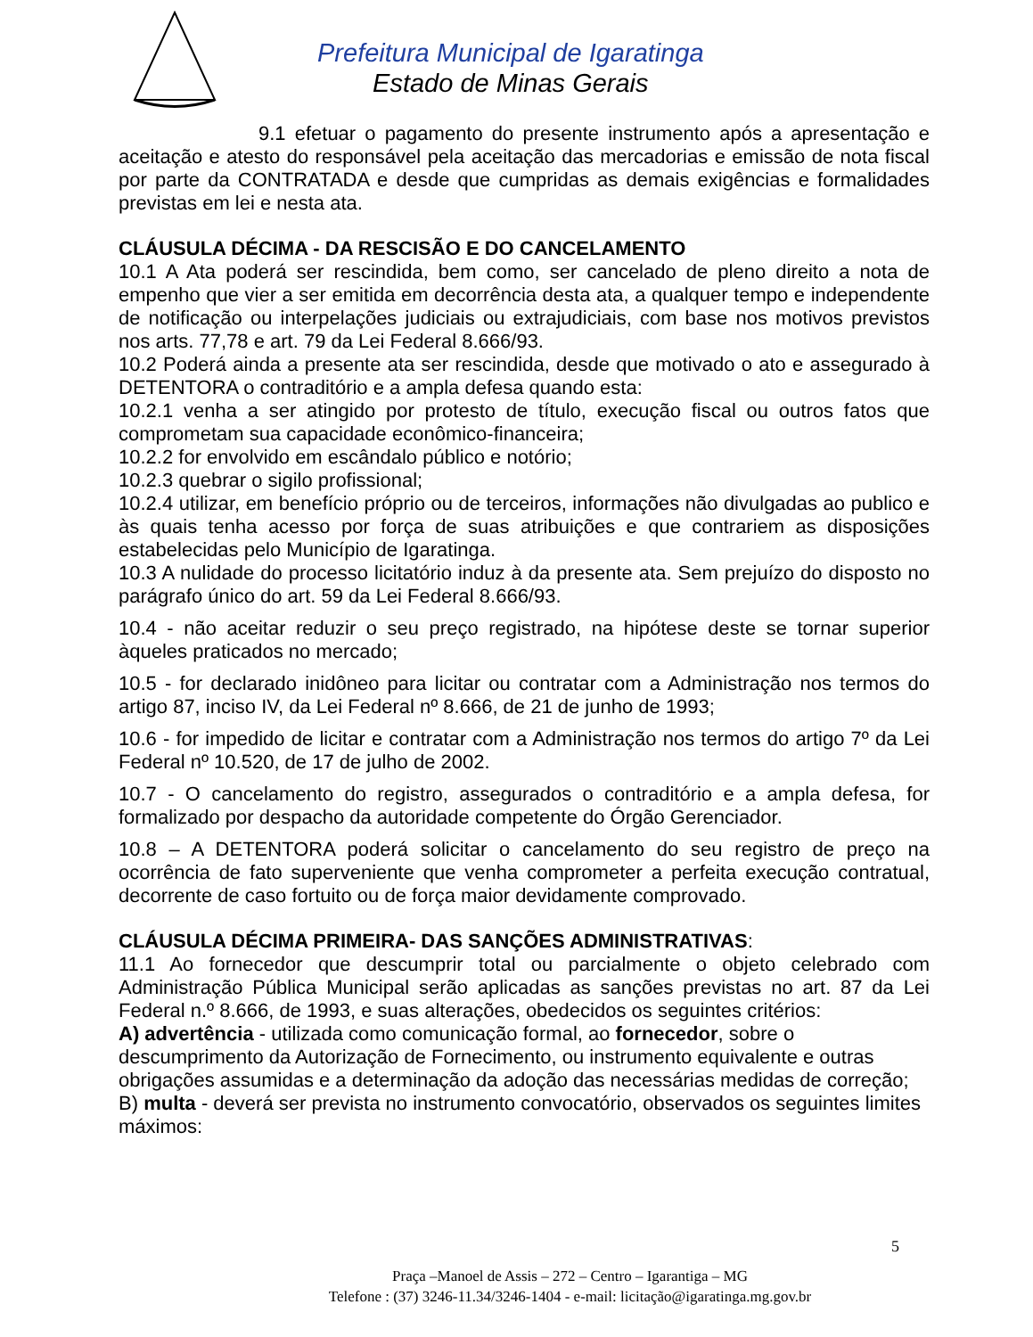Prefeitura Municipal de Igaratinga
Estado de Minas Gerais
9.1 efetuar o pagamento do presente instrumento após a apresentação e aceitação e atesto do responsável pela aceitação das mercadorias e emissão de nota fiscal por parte da CONTRATADA e desde que cumpridas as demais exigências e formalidades previstas em lei e nesta ata.
CLÁUSULA DÉCIMA - DA RESCISÃO E DO CANCELAMENTO
10.1 A Ata poderá ser rescindida, bem como, ser cancelado de pleno direito a nota de empenho que vier a ser emitida em decorrência desta ata, a qualquer tempo e independente de notificação ou interpelações judiciais ou extrajudiciais, com base nos motivos previstos nos arts. 77,78 e art. 79 da Lei Federal 8.666/93.
10.2 Poderá ainda a presente ata ser rescindida, desde que motivado o ato e assegurado à DETENTORA o contraditório e a ampla defesa quando esta:
10.2.1 venha a ser atingido por protesto de título, execução fiscal ou outros fatos que comprometam sua capacidade econômico-financeira;
10.2.2 for envolvido em escândalo público e notório;
10.2.3 quebrar o sigilo profissional;
10.2.4 utilizar, em benefício próprio ou de terceiros, informações não divulgadas ao publico e às quais tenha acesso por força de suas atribuições e que contrariem as disposições estabelecidas pelo Município de Igaratinga.
10.3 A nulidade do processo licitatório induz à da presente ata. Sem prejuízo do disposto no parágrafo único do art. 59 da Lei Federal 8.666/93.
10.4 - não aceitar reduzir o seu preço registrado, na hipótese deste se tornar superior àqueles praticados no mercado;
10.5 - for declarado inidôneo para licitar ou contratar com a Administração nos termos do artigo 87, inciso IV, da Lei Federal nº 8.666, de 21 de junho de 1993;
10.6 - for impedido de licitar e contratar com a Administração nos termos do artigo 7º da Lei Federal nº 10.520, de 17 de julho de 2002.
10.7 - O cancelamento do registro, assegurados o contraditório e a ampla defesa, for formalizado por despacho da autoridade competente do Órgão Gerenciador.
10.8 – A DETENTORA poderá solicitar o cancelamento do seu registro de preço na ocorrência de fato superveniente que venha comprometer a perfeita execução contratual, decorrente de caso fortuito ou de força maior devidamente comprovado.
CLÁUSULA DÉCIMA PRIMEIRA- DAS SANÇÕES ADMINISTRATIVAS:
11.1 Ao fornecedor que descumprir total ou parcialmente o objeto celebrado com Administração Pública Municipal serão aplicadas as sanções previstas no art. 87 da Lei Federal n.º 8.666, de 1993, e suas alterações, obedecidos os seguintes critérios:
A) advertência - utilizada como comunicação formal, ao fornecedor, sobre o descumprimento da Autorização de Fornecimento, ou instrumento equivalente e outras obrigações assumidas e a determinação da adoção das necessárias medidas de correção;
B) multa - deverá ser prevista no instrumento convocatório, observados os seguintes limites máximos:
5
Praça –Manoel de Assis – 272 – Centro – Igarantiga – MG
Telefone : (37) 3246-11.34/3246-1404 - e-mail: licitação@igaratinga.mg.gov.br